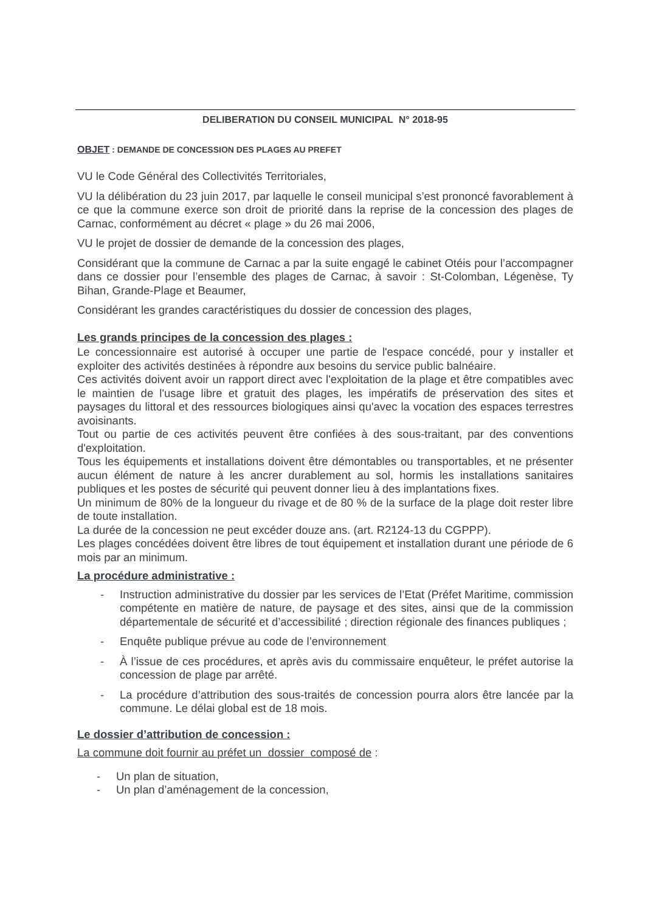DELIBERATION DU CONSEIL MUNICIPAL N° 2018-95
OBJET : DEMANDE DE CONCESSION DES PLAGES AU PREFET
VU le Code Général des Collectivités Territoriales,
VU la délibération du 23 juin 2017, par laquelle le conseil municipal s’est prononcé favorablement à ce que la commune exerce son droit de priorité dans la reprise de la concession des plages de Carnac, conformément au décret « plage » du 26 mai 2006,
VU le projet de dossier de demande de la concession des plages,
Considérant que la commune de Carnac a par la suite engagé le cabinet Otéis pour l’accompagner dans ce dossier pour l’ensemble des plages de Carnac, à savoir : St-Colomban, Légenèse, Ty Bihan, Grande-Plage et Beaumer,
Considérant les grandes caractéristiques du dossier de concession des plages,
Les grands principes de la concession des plages :
Le concessionnaire est autorisé à occuper une partie de l'espace concédé, pour y installer et exploiter des activités destinées à répondre aux besoins du service public balnéaire.
Ces activités doivent avoir un rapport direct avec l'exploitation de la plage et être compatibles avec le maintien de l'usage libre et gratuit des plages, les impératifs de préservation des sites et paysages du littoral et des ressources biologiques ainsi qu'avec la vocation des espaces terrestres avoisinants.
Tout ou partie de ces activités peuvent être confiées à des sous-traitant, par des conventions d'exploitation.
Tous les équipements et installations doivent être démontables ou transportables, et ne présenter aucun élément de nature à les ancrer durablement au sol, hormis les installations sanitaires publiques et les postes de sécurité qui peuvent donner lieu à des implantations fixes.
Un minimum de 80% de la longueur du rivage et de 80 % de la surface de la plage doit rester libre de toute installation.
La durée de la concession ne peut excéder douze ans. (art. R2124-13 du CGPPP).
Les plages concédées doivent être libres de tout équipement et installation durant une période de 6 mois par an minimum.
La procédure administrative :
- Instruction administrative du dossier par les services de l’Etat (Préfet Maritime, commission compétente en matière de nature, de paysage et des sites, ainsi que de la commission départementale de sécurité et d’accessibilité ; direction régionale des finances publiques ;
- Enquête publique prévue au code de l’environnement
- À l’issue de ces procédures, et après avis du commissaire enquêteur, le préfet autorise la concession de plage par arrêté.
- La procédure d’attribution des sous-traités de concession pourra alors être lancée par la commune. Le délai global est de 18 mois.
Le dossier d’attribution de concession :
La commune doit fournir au préfet un dossier composé de :
- Un plan de situation,
- Un plan d’aménagement de la concession,